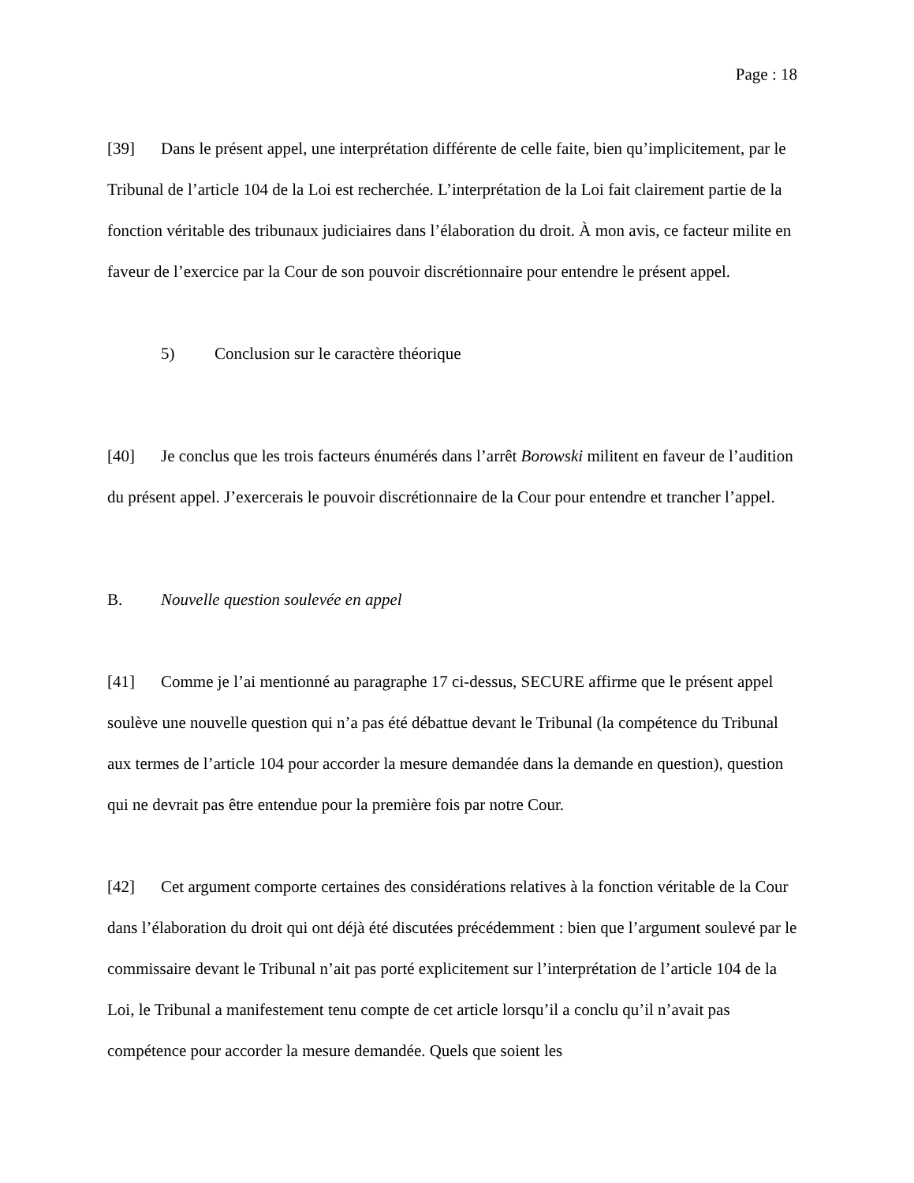Page : 18
[39] Dans le présent appel, une interprétation différente de celle faite, bien qu’implicitement, par le Tribunal de l’article 104 de la Loi est recherchée. L’interprétation de la Loi fait clairement partie de la fonction véritable des tribunaux judiciaires dans l’élaboration du droit. À mon avis, ce facteur milite en faveur de l’exercice par la Cour de son pouvoir discrétionnaire pour entendre le présent appel.
5) Conclusion sur le caractère théorique
[40] Je conclus que les trois facteurs énumérés dans l’arrêt Borowski militent en faveur de l’audition du présent appel. J’exercerais le pouvoir discrétionnaire de la Cour pour entendre et trancher l’appel.
B. Nouvelle question soulevée en appel
[41] Comme je l’ai mentionné au paragraphe 17 ci-dessus, SECURE affirme que le présent appel soulève une nouvelle question qui n’a pas été débattue devant le Tribunal (la compétence du Tribunal aux termes de l’article 104 pour accorder la mesure demandée dans la demande en question), question qui ne devrait pas être entendue pour la première fois par notre Cour.
[42] Cet argument comporte certaines des considérations relatives à la fonction véritable de la Cour dans l’élaboration du droit qui ont déjà été discutées précédemment : bien que l’argument soulevé par le commissaire devant le Tribunal n’ait pas porté explicitement sur l’interprétation de l’article 104 de la Loi, le Tribunal a manifestement tenu compte de cet article lorsqu’il a conclu qu’il n’avait pas compétence pour accorder la mesure demandée. Quels que soient les